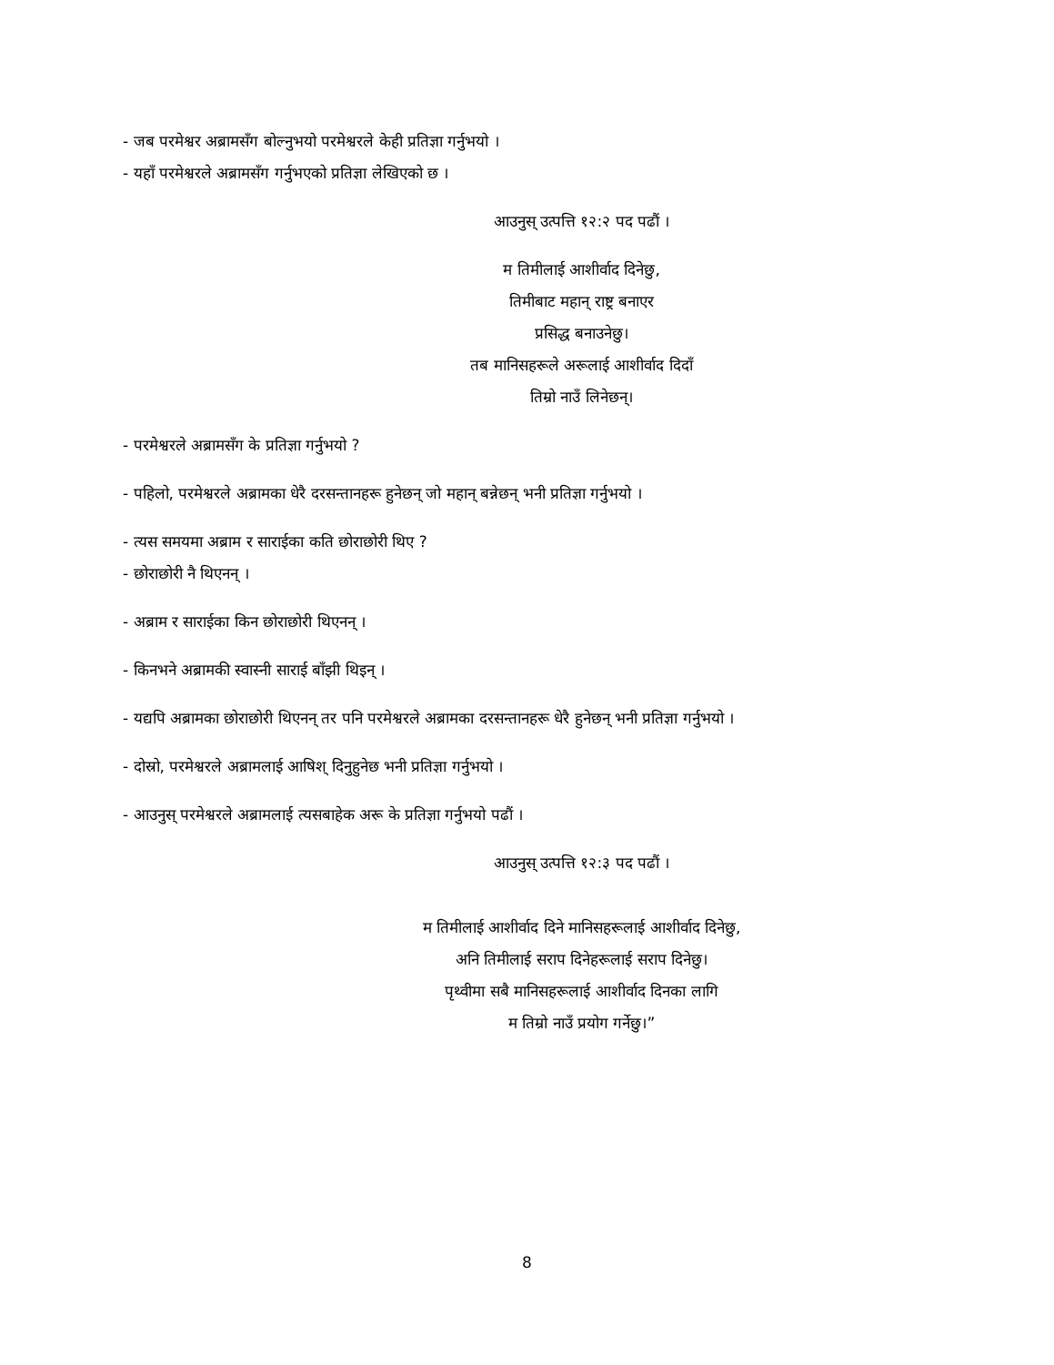- जब परमेश्वर अब्रामसँग बोल्नुभयो परमेश्वरले केही प्रतिज्ञा गर्नुभयो ।
- यहाँ परमेश्वरले अब्रामसँग गर्नुभएको प्रतिज्ञा लेखिएको छ ।
आउनुस् उत्पत्ति १२:२ पद पढौं ।
म तिमीलाई आशीर्वाद दिनेछु,
तिमीबाट महान् राष्ट्र बनाएर
प्रसिद्ध बनाउनेछु।
तब मानिसहरूले अरूलाई आशीर्वाद दिदाँ
तिम्रो नाउँ लिनेछन्।
- परमेश्वरले अब्रामसँग के प्रतिज्ञा गर्नुभयो ?
- पहिलो, परमेश्वरले अब्रामका धेरै दरसन्तानहरू हुनेछन् जो महान् बन्नेछन् भनी प्रतिज्ञा गर्नुभयो ।
- त्यस समयमा अब्राम र साराईका कति छोराछोरी थिए ?
- छोराछोरी नै थिएनन् ।
- अब्राम र साराईका किन छोराछोरी थिएनन् ।
- किनभने अब्रामकी स्वास्नी साराई बाँझी थिइन् ।
- यद्यपि अब्रामका छोराछोरी थिएनन् तर पनि परमेश्वरले अब्रामका दरसन्तानहरू धेरै हुनेछन् भनी प्रतिज्ञा गर्नुभयो ।
- दोस्रो, परमेश्वरले अब्रामलाई आषिश् दिनुहुनेछ भनी प्रतिज्ञा गर्नुभयो ।
- आउनुस् परमेश्वरले अब्रामलाई त्यसबाहेक अरू के प्रतिज्ञा गर्नुभयो पढौं ।
आउनुस् उत्पत्ति १२:३ पद पढौं ।
म तिमीलाई आशीर्वाद दिने मानिसहरूलाई आशीर्वाद दिनेछु,
अनि तिमीलाई सराप दिनेहरूलाई सराप दिनेछु।
पृथ्वीमा सबै मानिसहरूलाई आशीर्वाद दिनका लागि
म तिम्रो नाउँ प्रयोग गर्नेछु।”
8